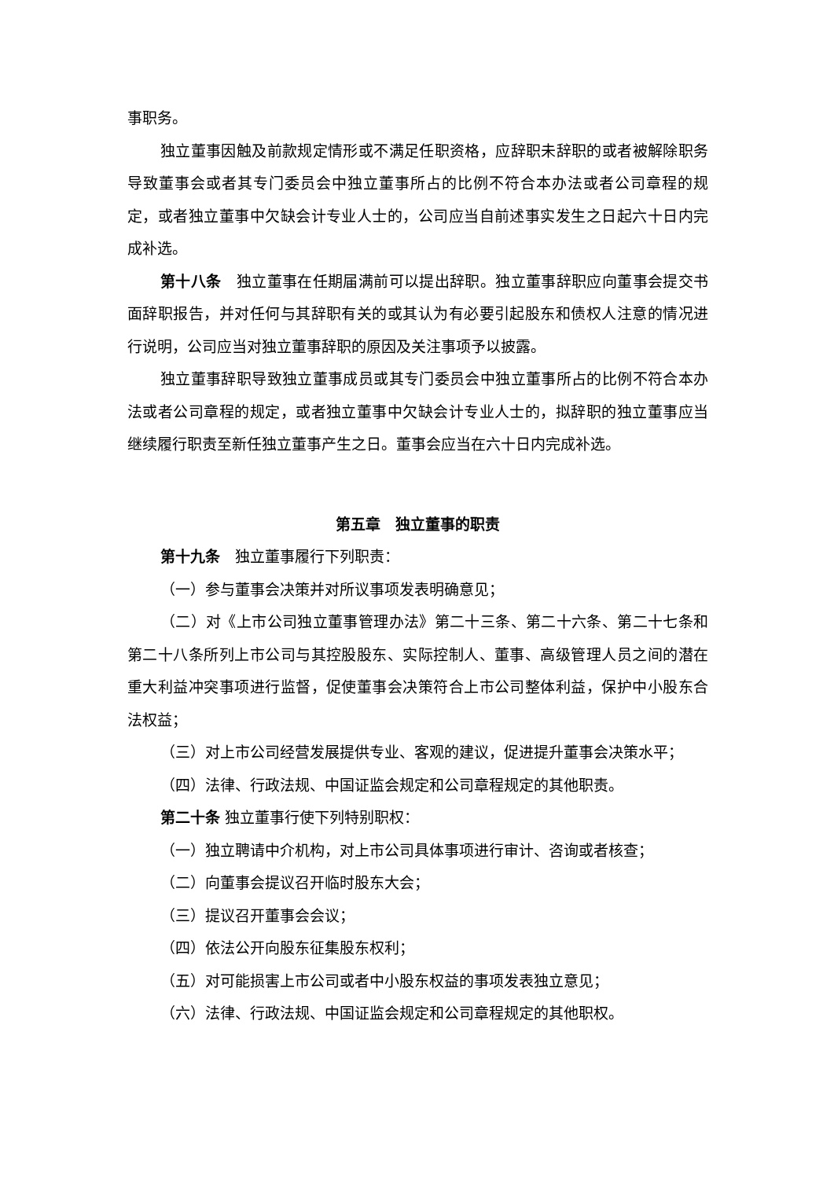事职务。
独立董事因触及前款规定情形或不满足任职资格，应辞职未辞职的或者被解除职务导致董事会或者其专门委员会中独立董事所占的比例不符合本办法或者公司章程的规定，或者独立董事中欠缺会计专业人士的，公司应当自前述事实发生之日起六十日内完成补选。
第十八条　独立董事在任期届满前可以提出辞职。独立董事辞职应向董事会提交书面辞职报告，并对任何与其辞职有关的或其认为有必要引起股东和债权人注意的情况进行说明，公司应当对独立董事辞职的原因及关注事项予以披露。
独立董事辞职导致独立董事成员或其专门委员会中独立董事所占的比例不符合本办法或者公司章程的规定，或者独立董事中欠缺会计专业人士的，拟辞职的独立董事应当继续履行职责至新任独立董事产生之日。董事会应当在六十日内完成补选。
第五章　独立董事的职责
第十九条　独立董事履行下列职责：
（一）参与董事会决策并对所议事项发表明确意见；
（二）对《上市公司独立董事管理办法》第二十三条、第二十六条、第二十七条和第二十八条所列上市公司与其控股股东、实际控制人、董事、高级管理人员之间的潜在重大利益冲突事项进行监督，促使董事会决策符合上市公司整体利益，保护中小股东合法权益；
（三）对上市公司经营发展提供专业、客观的建议，促进提升董事会决策水平；
（四）法律、行政法规、中国证监会规定和公司章程规定的其他职责。
第二十条 独立董事行使下列特别职权：
（一）独立聘请中介机构，对上市公司具体事项进行审计、咨询或者核查；
（二）向董事会提议召开临时股东大会；
（三）提议召开董事会会议；
（四）依法公开向股东征集股东权利；
（五）对可能损害上市公司或者中小股东权益的事项发表独立意见；
（六）法律、行政法规、中国证监会规定和公司章程规定的其他职权。